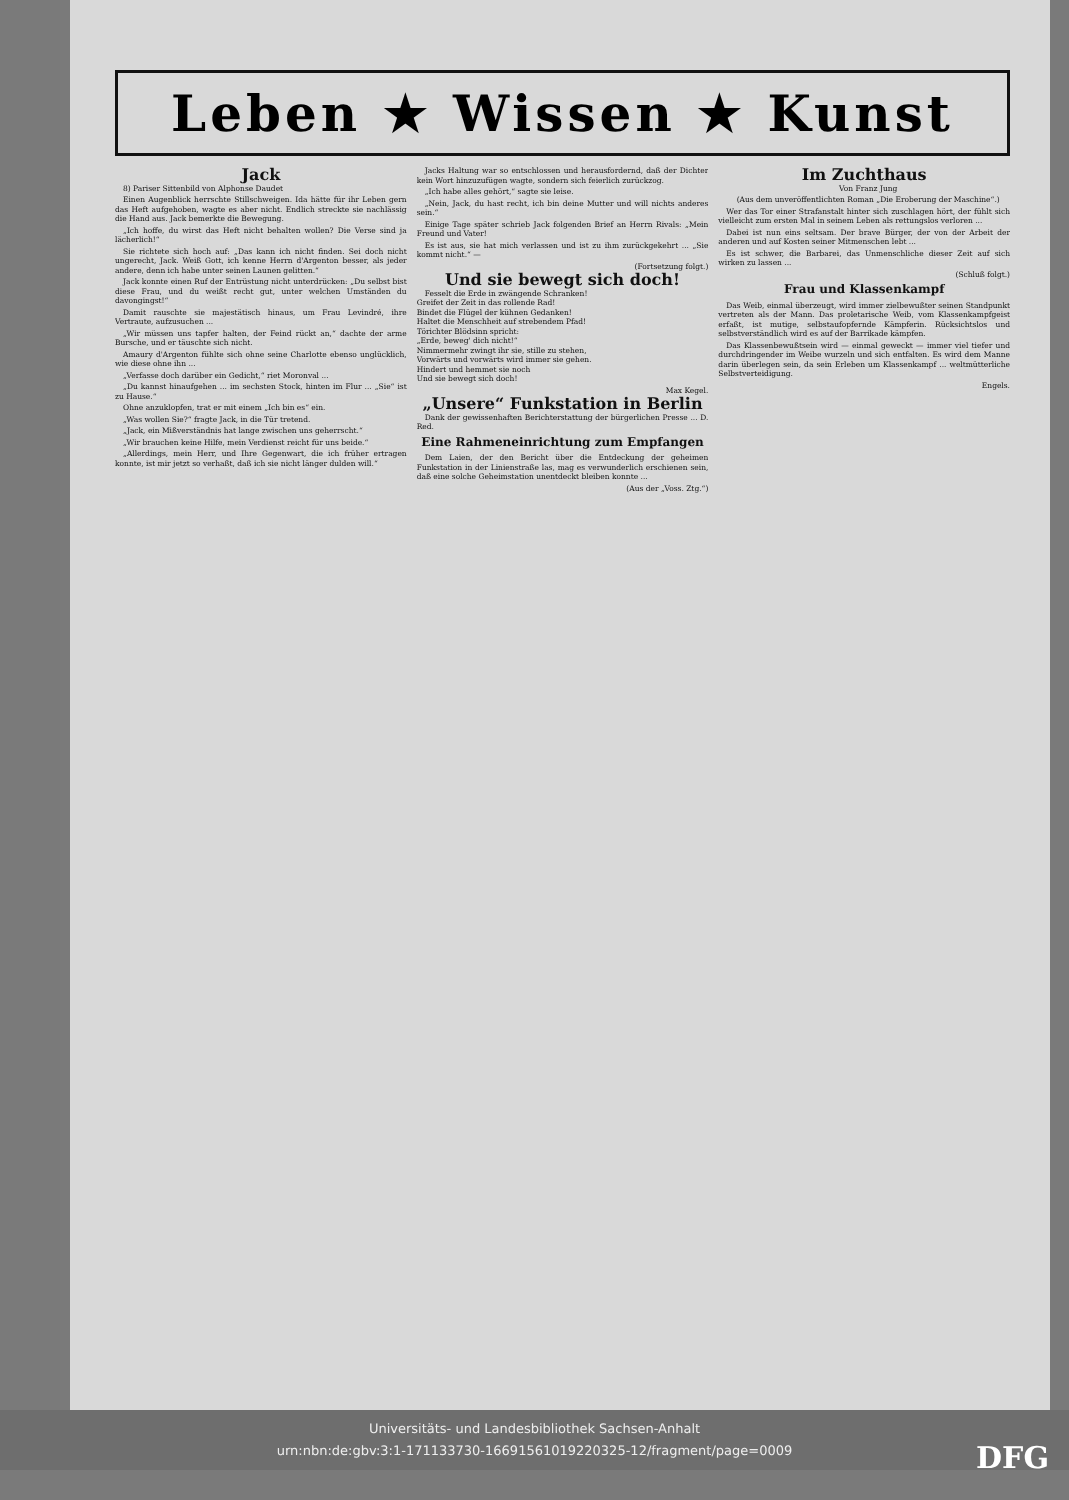Leben ★ Wissen ★ Kunst
Jack
8) Pariser Sittenbild von Alphonse Daudet
Einen Augenblick herrschte Stillschweigen. Ida hätte für ihr Leben gern das Heft aufgehoben, wagte es aber nicht. Endlich streckte sie nachlässig die Hand aus. Jack bemerkte die Bewegung.
„Ich hoffe, du wirst das Heft nicht behalten wollen? Die Verse sind ja lächerlich!“
Sie richtete sich hoch auf: „Das kann ich nicht finden. Sei doch nicht ungerecht, Jack. Weiß Gott, ich kenne Herrn d'Argenton besser, als jeder andere, denn ich habe unter seinen Launen gelitten.“
Jack konnte einen Ruf der Entrüstung nicht unterdrücken: „Du selbst bist diese Frau, und du weißt recht gut, unter welchen Umständen du davongingst!“
Damit rauschte sie majestätisch hinaus, um Frau Levindré, ihre Vertraute, aufzusuchen ...
„Wir müssen uns tapfer halten, der Feind rückt an,“ dachte der arme Bursche, und er täuschte sich nicht.
Amaury d'Argenton fühlte sich ohne seine Charlotte ebenso unglücklich, wie diese ohne ihn ...
„Verfasse doch darüber ein Gedicht,“ riet Moronval ...
„Du kannst hinaufgehen ... im sechsten Stock, hinten im Flur ... „Sie“ ist zu Hause.“
Ohne anzuklopfen, trat er mit einem „Ich bin es“ ein.
„Was wollen Sie?“ fragte Jack, in die Tür tretend.
„Jack, ein Mißverständnis hat lange zwischen uns geherrscht.“
„Wir brauchen keine Hilfe, mein Verdienst reicht für uns beide.“
„Allerdings, mein Herr, und Ihre Gegenwart, die ich früher ertragen konnte, ist mir jetzt so verhaßt, daß ich sie nicht länger dulden will.“
Jacks Haltung war so entschlossen und herausfordernd, daß der Dichter kein Wort hinzuzufügen wagte, sondern sich feierlich zurückzog.
„Ich habe alles gehört,“ sagte sie leise.
„Nein, Jack, du hast recht, ich bin deine Mutter und will nichts anderes sein.“
Einige Tage später schrieb Jack folgenden Brief an Herrn Rivals: „Mein Freund und Vater!
Es ist aus, sie hat mich verlassen und ist zu ihm zurückgekehrt ... „Sie kommt nicht.“ —
(Fortsetzung folgt.)
Und sie bewegt sich doch!
Fesselt die Erde in zwängende Schranken!
Greifet der Zeit in das rollende Rad!
Bindet die Flügel der kühnen Gedanken!
Haltet die Menschheit auf strebendem Pfad!
Törichter Blödsinn spricht:
„Erde, beweg' dich nicht!“
Nimmermehr zwingt ihr sie, stille zu stehen,
Vorwärts und vorwärts wird immer sie gehen.
Hindert und hemmet sie noch
Und sie bewegt sich doch!
Max Kegel.
„Unsere“ Funkstation in Berlin
Dank der gewissenhaften Berichterstattung der bürgerlichen Presse ... D. Red.
Eine Rahmeneinrichtung zum Empfangen
Dem Laien, der den Bericht über die Entdeckung der geheimen Funkstation in der Linienstraße las, mag es verwunderlich erschienen sein, daß eine solche Geheimstation unentdeckt bleiben konnte ...
(Aus der „Voss. Ztg.“)
Im Zuchthaus
Von Franz Jung
(Aus dem unveröffentlichten Roman „Die Eroberung der Maschine“.)
Wer das Tor einer Strafanstalt hinter sich zuschlagen hört, der fühlt sich vielleicht zum ersten Mal in seinem Leben als rettungslos verloren ...
Dabei ist nun eins seltsam. Der brave Bürger, der von der Arbeit der anderen und auf Kosten seiner Mitmenschen lebt ...
Es ist schwer, die Barbarei, das Unmenschliche dieser Zeit auf sich wirken zu lassen ...
(Schluß folgt.)
Frau und Klassenkampf
Das Weib, einmal überzeugt, wird immer zielbewußter seinen Standpunkt vertreten als der Mann. Das proletarische Weib, vom Klassenkampfgeist erfaßt, ist mutige, selbstaufopfernde Kämpferin. Rücksichtslos und selbstverständlich wird es auf der Barrikade kämpfen.
Das Klassenbewußtsein wird — einmal geweckt — immer viel tiefer und durchdringender im Weibe wurzeln und sich entfalten. Es wird dem Manne darin überlegen sein, da sein Erleben um Klassenkampf ... weltmütterliche Selbstverteidigung.
Engels.
Universitäts- und Landesbibliothek Sachsen-Anhalt
urn:nbn:de:gbv:3:1-171133730-16691561019220325-12/fragment/page=0009
DFG